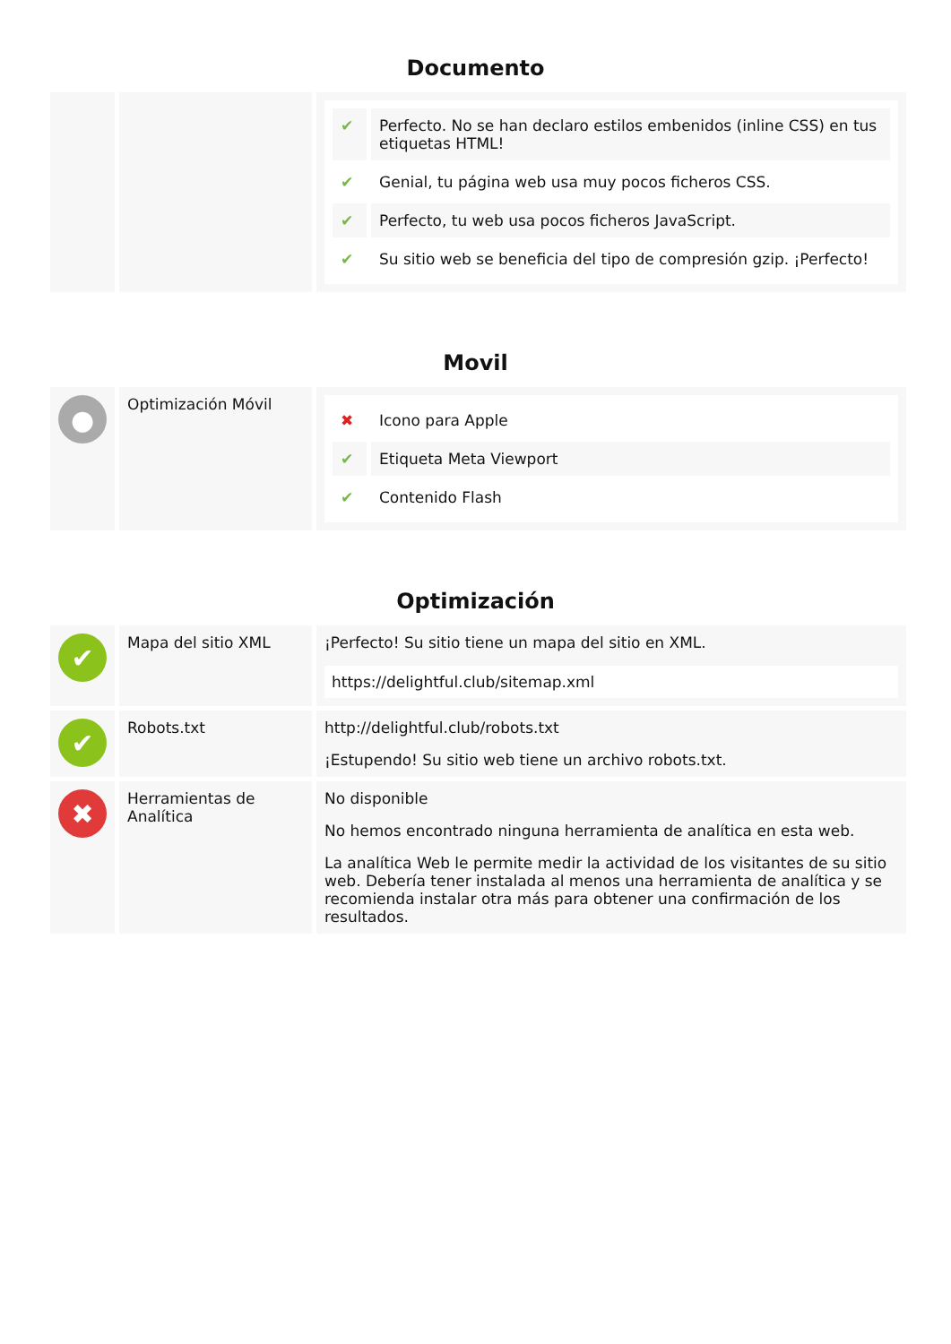Documento
| | | / ✔ / Perfecto. No se han declaro estilos embenidos (inline CSS) en tus etiquetas HTML! / / ✔ / Genial, tu página web usa muy pocos ficheros CSS. / / ✔ / Perfecto, tu web usa pocos ficheros JavaScript. / / ✔ / Su sitio web se beneficia del tipo de compresión gzip. ¡Perfecto! / |
Movil
| ● | Optimización Móvil | / ✖ / Icono para Apple / / ✔ / Etiqueta Meta Viewport / / ✔ / Contenido Flash / |
Optimización
| ✔ | Mapa del sitio XML | ¡Perfecto! Su sitio tiene un mapa del sitio en XML. https://delightful.club/sitemap.xml |
| ✔ | Robots.txt | http://delightful.club/robots.txt ¡Estupendo! Su sitio web tiene un archivo robots.txt. |
| ✖ | Herramientas de Analítica | No disponible No hemos encontrado ninguna herramienta de analítica en esta web. La analítica Web le permite medir la actividad de los visitantes de su sitio web. Debería tener instalada al menos una herramienta de analítica y se recomienda instalar otra más para obtener una confirmación de los resultados. |